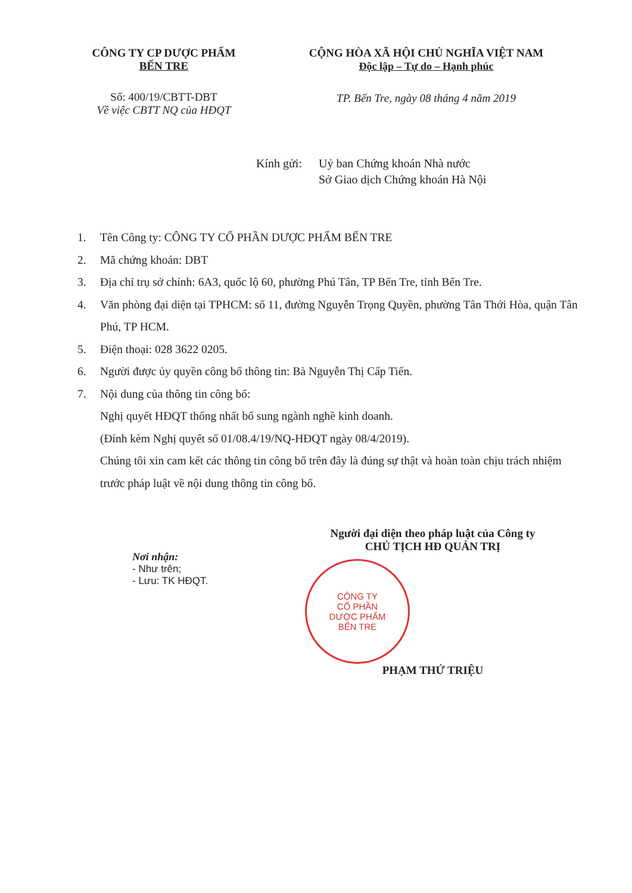CÔNG TY CP DƯỢC PHẨM
BẾN TRE
Số: 400/19/CBTT-DBT
Về việc CBTT NQ của HĐQT
CỘNG HÒA XÃ HỘI CHỦ NGHĨA VIỆT NAM
Độc lập – Tự do – Hạnh phúc
TP. Bến Tre, ngày 08 tháng 4 năm 2019
Kính gửi:
Uỷ ban Chứng khoán Nhà nước
Sở Giao dịch Chứng khoán Hà Nội
1. Tên Công ty: CÔNG TY CỔ PHẦN DƯỢC PHẨM BẾN TRE
2. Mã chứng khoán: DBT
3. Địa chỉ trụ sở chính: 6A3, quốc lộ 60, phường Phú Tân, TP Bến Tre, tỉnh Bến Tre.
4. Văn phòng đại diện tại TPHCM: số 11, đường Nguyễn Trọng Quyền, phường Tân Thới Hòa, quận Tân Phú, TP HCM.
5. Điện thoại: 028 3622 0205.
6. Người được ủy quyền công bố thông tin: Bà Nguyễn Thị Cấp Tiến.
7. Nội dung của thông tin công bố:
Nghị quyết HĐQT thống nhất bổ sung ngành nghề kinh doanh.
(Đính kèm Nghị quyết số 01/08.4/19/NQ-HĐQT ngày 08/4/2019).
Chúng tôi xin cam kết các thông tin công bố trên đây là đúng sự thật và hoàn toàn chịu trách nhiệm trước pháp luật về nội dung thông tin công bố.
Nơi nhận:
- Như trên;
- Lưu: TK HĐQT.
Người đại diện theo pháp luật của Công ty
CHỦ TỊCH HĐ QUẢN TRỊ
CÔNG TY
CỔ PHẦN
DƯỢC PHẨM
BẾN TRE
PHẠM THỨ TRIỆU